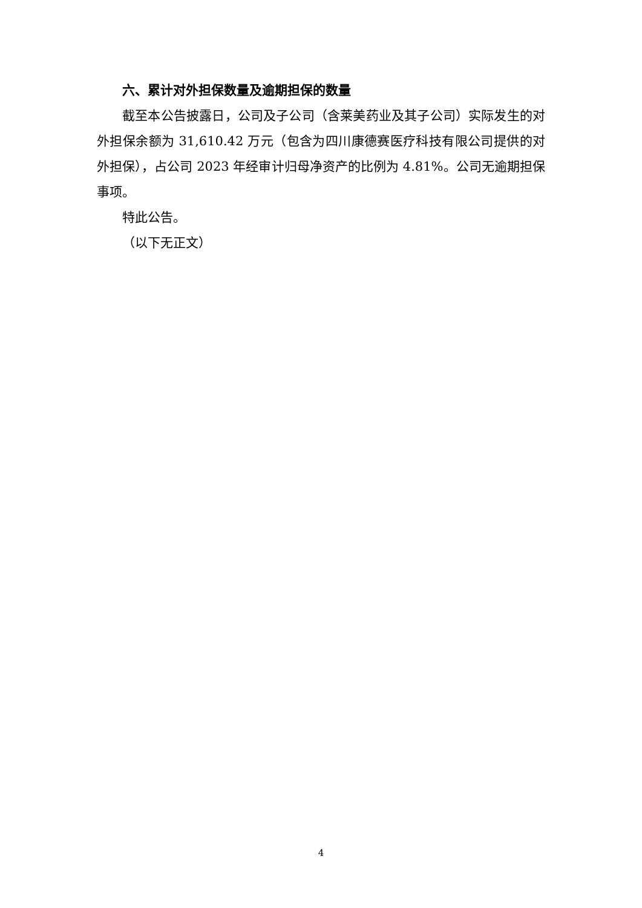六、累计对外担保数量及逾期担保的数量
截至本公告披露日，公司及子公司（含莱美药业及其子公司）实际发生的对外担保余额为 31,610.42 万元（包含为四川康德赛医疗科技有限公司提供的对外担保），占公司 2023 年经审计归母净资产的比例为 4.81%。公司无逾期担保事项。
特此公告。
（以下无正文）
4